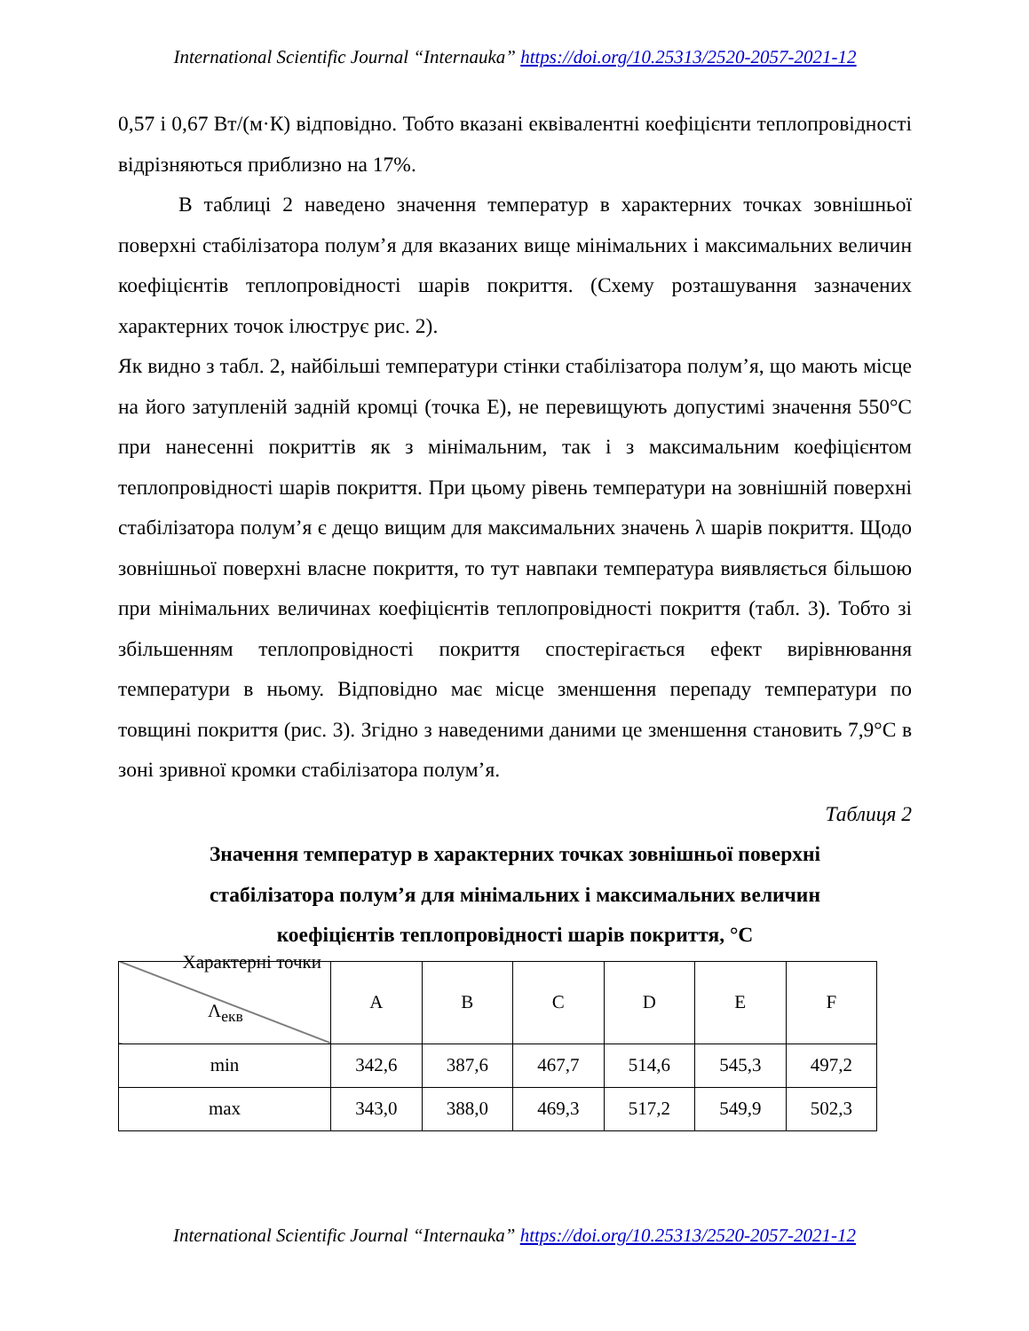International Scientific Journal “Internauka” https://doi.org/10.25313/2520-2057-2021-12
0,57 і 0,67 Вт/(м·К) відповідно. Тобто вказані еквівалентні коефіцієнти теплопровідності відрізняються приблизно на 17%.
В таблиці 2 наведено значення температур в характерних точках зовнішньої поверхні стабілізатора полум’я для вказаних вище мінімальних і максимальних величин коефіцієнтів теплопровідності шарів покриття. (Схему розташування зазначених характерних точок ілюструє рис. 2).
Як видно з табл. 2, найбільші температури стінки стабілізатора полум’я, що мають місце на його затупленій задній кромці (точка Е), не перевищують допустимі значення 550°С при нанесенні покриттів як з мінімальним, так і з максимальним коефіцієнтом теплопровідності шарів покриття. При цьому рівень температури на зовнішній поверхні стабілізатора полум’я є дещо вищим для максимальних значень λ шарів покриття. Щодо зовнішньої поверхні власне покриття, то тут навпаки температура виявляється більшою при мінімальних величинах коефіцієнтів теплопровідності покриття (табл. 3). Тобто зі збільшенням теплопровідності покриття спостерігається ефект вирівнювання температури в ньому. Відповідно має місце зменшення перепаду температури по товщині покриття (рис. 3). Згідно з наведеними даними це зменшення становить 7,9°С в зоні зривної кромки стабілізатора полум’я.
Таблиця 2
Значення температур в характерних точках зовнішньої поверхні
стабілізатора полум’я для мінімальних і максимальних величин
коефіцієнтів теплопровідності шарів покриття, °С
| Характерні точки Λ<sub>екв</sub> | A | B | C | D | E | F |
| min | 342,6 | 387,6 | 467,7 | 514,6 | 545,3 | 497,2 |
| max | 343,0 | 388,0 | 469,3 | 517,2 | 549,9 | 502,3 |
International Scientific Journal “Internauka” https://doi.org/10.25313/2520-2057-2021-12